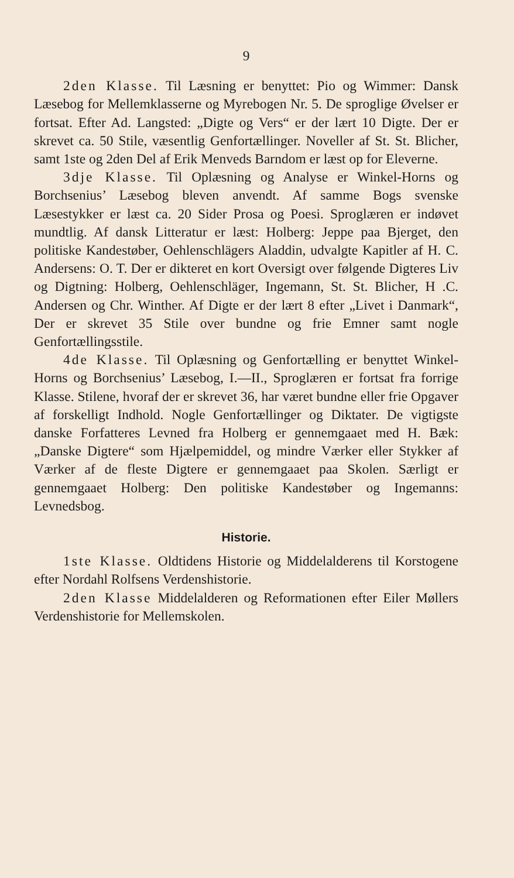9
2den Klasse. Til Læsning er benyttet: Pio og Wimmer: Dansk Læsebog for Mellemklasserne og Myrebogen Nr. 5. De sproglige Øvelser er fortsat. Efter Ad. Langsted: „Digte og Vers“ er der lært 10 Digte. Der er skrevet ca. 50 Stile, væsentlig Genfortællinger. Noveller af St. St. Blicher, samt 1ste og 2den Del af Erik Menveds Barndom er læst op for Eleverne.
3dje Klasse. Til Oplæsning og Analyse er Winkel-Horns og Borchsenius’ Læsebog bleven anvendt. Af samme Bogs svenske Læsestykker er læst ca. 20 Sider Prosa og Poesi. Sproglæren er indøvet mundtlig. Af dansk Litteratur er læst: Holberg: Jeppe paa Bjerget, den politiske Kandestøber, Oehlenschlägers Aladdin, udvalgte Kapitler af H. C. Andersens: O. T. Der er dikteret en kort Oversigt over følgende Digteres Liv og Digtning: Holberg, Oehlenschläger, Ingemann, St. St. Blicher, H .C. Andersen og Chr. Winther. Af Digte er der lært 8 efter „Livet i Danmark“, Der er skrevet 35 Stile over bundne og frie Emner samt nogle Genfortællingsstile.
4de Klasse. Til Oplæsning og Genfortælling er benyttet Winkel-Horns og Borchsenius’ Læsebog, I.—II., Sproglæren er fortsat fra forrige Klasse. Stilene, hvoraf der er skrevet 36, har været bundne eller frie Opgaver af forskelligt Indhold. Nogle Genfortællinger og Diktater. De vigtigste danske Forfatteres Levned fra Holberg er gennemgaaet med H. Bæk: „Danske Digtere“ som Hjælpemiddel, og mindre Værker eller Stykker af Værker af de fleste Digtere er gennemgaaet paa Skolen. Særligt er gennemgaaet Holberg: Den politiske Kandestøber og Ingemanns: Levnedsbog.
Historie.
1ste Klasse. Oldtidens Historie og Middelalderens til Korstogene efter Nordahl Rolfsens Verdenshistorie.
2den Klasse Middelalderen og Reformationen efter Eiler Møllers Verdenshistorie for Mellemskolen.